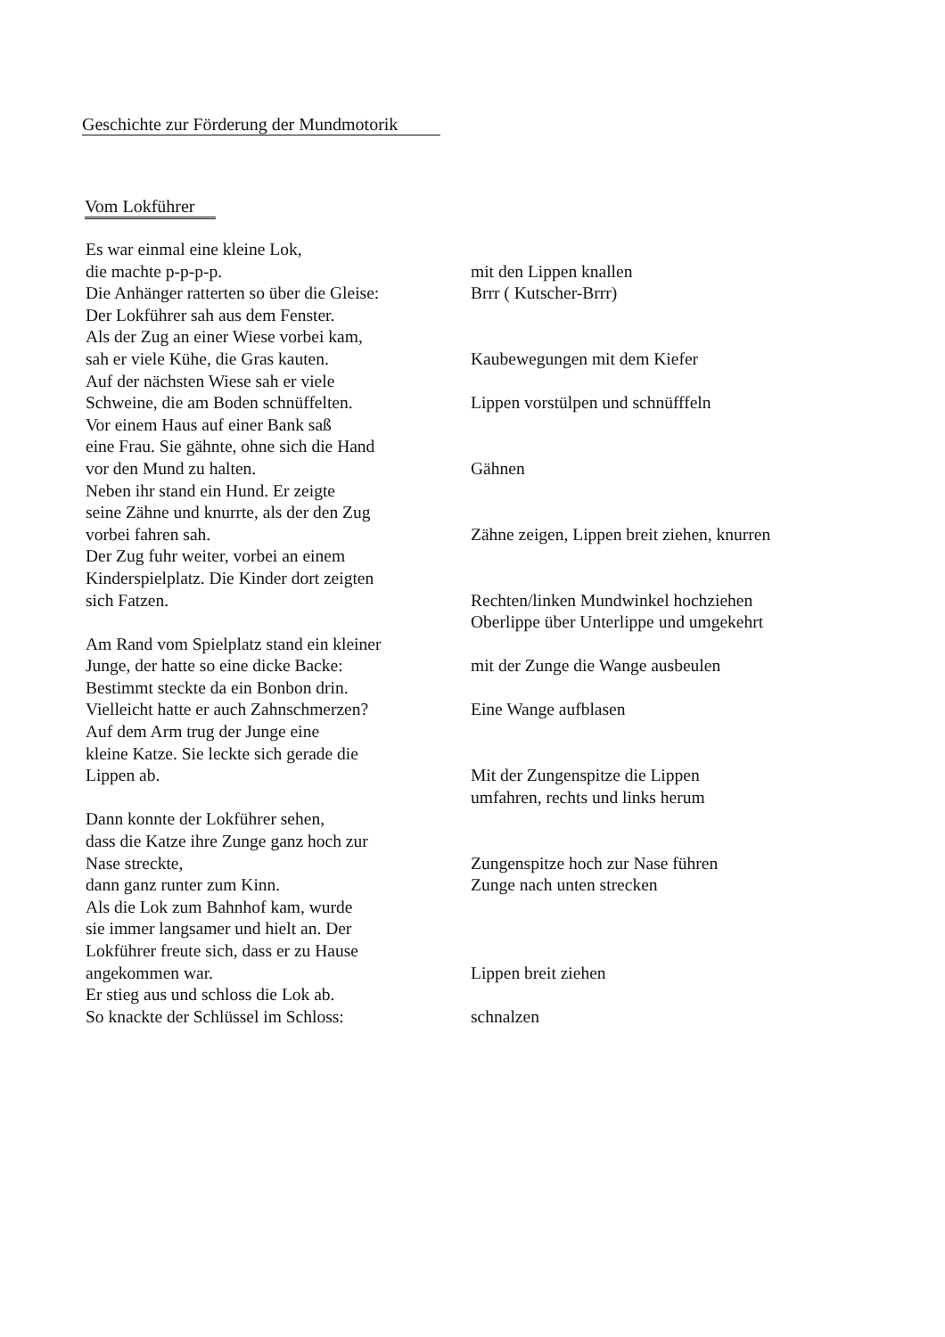Geschichte zur Förderung der Mundmotorik
Vom Lokführer
Es war einmal eine kleine Lok,
die machte p-p-p-p. mit den Lippen knallen
Die Anhänger ratterten so über die Gleise:
Brrr ( Kutscher-Brrr)
Der Lokführer sah aus dem Fenster.
Als der Zug an einer Wiese vorbei kam,
sah er viele Kühe, die Gras kauten. Kaubewegungen mit dem Kiefer
Auf der nächsten Wiese sah er viele
Schweine, die am Boden schnüffelten. Lippen vorstülpen und schnüfffeln
Vor einem Haus auf einer Bank saß
eine Frau. Sie gähnte, ohne sich die Hand
vor den Mund zu halten. Gähnen
Neben ihr stand ein Hund. Er zeigte
seine Zähne und knurrte, als der den Zug
vorbei fahren sah. Zähne zeigen, Lippen breit ziehen, knurren
Der Zug fuhr weiter, vorbei an einem
Kinderspielplatz. Die Kinder dort zeigten
sich Fatzen. Rechten/linken Mundwinkel hochziehen
Oberlippe über Unterlippe und umgekehrt
Am Rand vom Spielplatz stand ein kleiner
Junge, der hatte so eine dicke Backe:
mit der Zunge die Wange ausbeulen
Bestimmt steckte da ein Bonbon drin.
Vielleicht hatte er auch Zahnschmerzen?
Eine Wange aufblasen
Auf dem Arm trug der Junge eine
kleine Katze. Sie leckte sich gerade die
Lippen ab. Mit der Zungenspitze die Lippen
umfahren, rechts und links herum
Dann konnte der Lokführer sehen,
dass die Katze ihre Zunge ganz hoch zur
Nase streckte, Zungenspitze hoch zur Nase führen
dann ganz runter zum Kinn. Zunge nach unten strecken
Als die Lok zum Bahnhof kam, wurde
sie immer langsamer und hielt an. Der
Lokführer freute sich, dass er zu Hause
angekommen war. Lippen breit ziehen
Er stieg aus und schloss die Lok ab.
So knackte der Schlüssel im Schloss: schnalzen